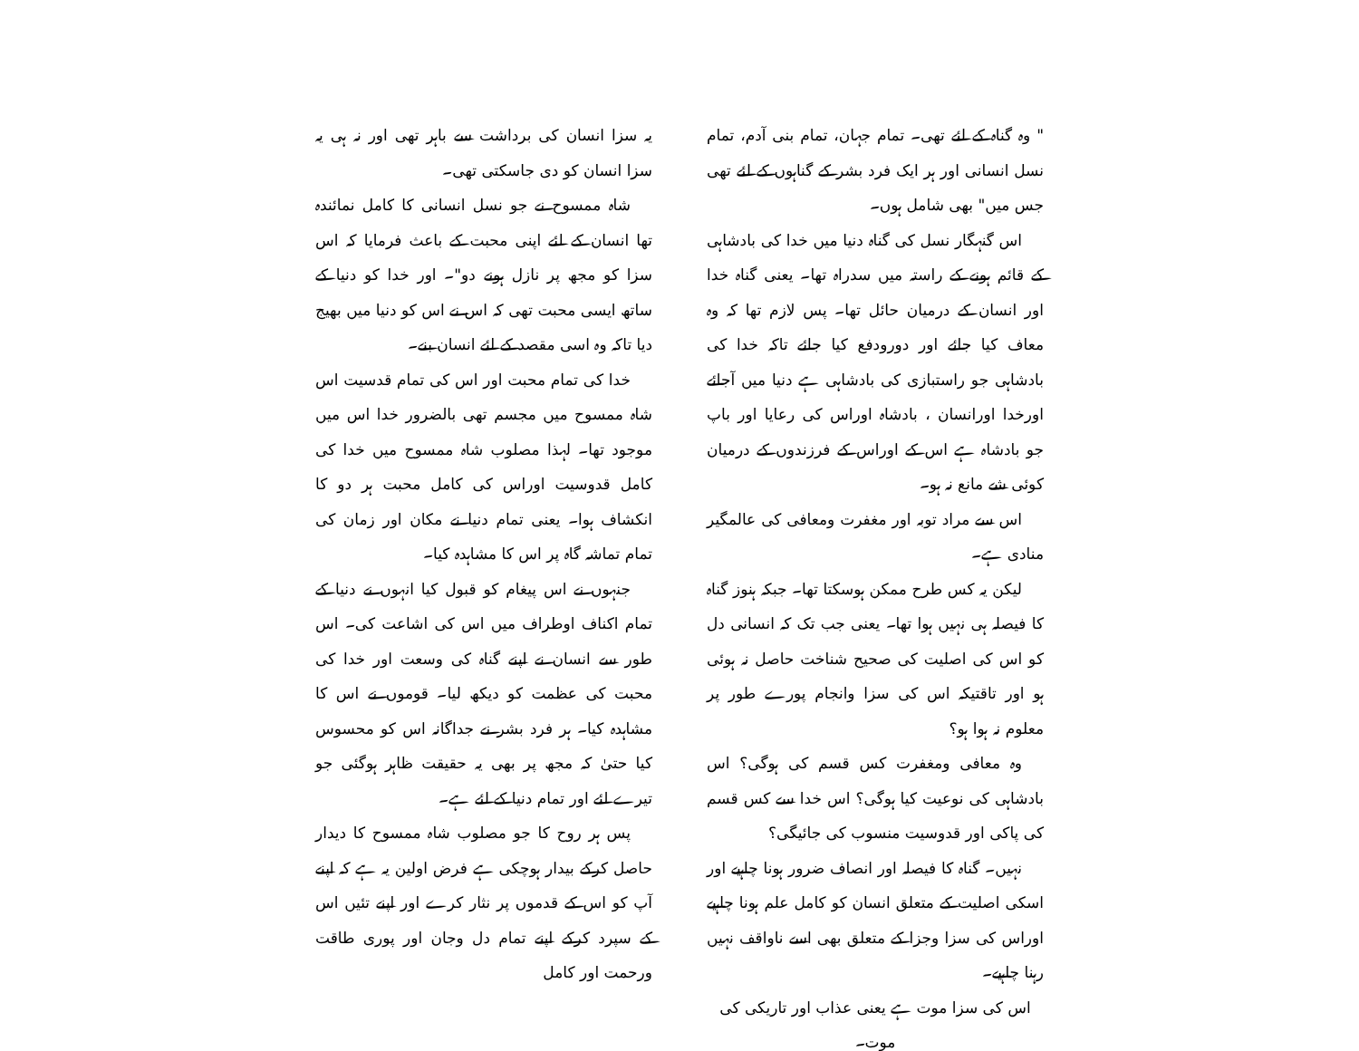" وہ گناہ کے لئے تھی۔ تمام جہان، تمام بنی آدم، تمام نسل انسانی اور ہر ایک فرد بشر کے گناہوں کے لئے تھی جس میں" بھی شامل ہوں۔
اس گنہگار نسل کی گناہ دنیا میں خدا کی بادشاہی کے قائم ہونے کے راستہ میں سدراہ تھا۔ یعنی گناہ خدا اور انسان کے درمیان حائل تھا۔ پس لازم تھا کہ وہ معاف کیا جائے اور دورودفع کیا جائے تاکہ خدا کی بادشاہی جو راستبازی کی بادشاہی ہے دنیا میں آجائے اورخدا اورانسان ، بادشاہ اوراس کی رعایا اور باپ جو بادشاہ ہے اس کے اوراس کے فرزندوں کے درمیان کوئی شے مانع نہ ہو۔
اس سے مراد توبہ اور مغفرت ومعافی کی عالمگیر منادی ہے۔
لیکن یہ کس طرح ممکن ہوسکتا تھا۔ جبکہ ہنوز گناہ کا فیصلہ ہی نہیں ہوا تھا۔ یعنی جب تک کہ انسانی دل کو اس کی اصلیت کی صحیح شناخت حاصل نہ ہوئی ہو اور تاقتیکہ اس کی سزا وانجام پورے طور پر معلوم نہ ہوا ہو؟
وہ معافی ومغفرت کس قسم کی ہوگی؟ اس بادشاہی کی نوعیت کیا ہوگی؟ اس خدا سے کس قسم کی پاکی اور قدوسیت منسوب کی جائیگی؟
نہیں۔ گناہ کا فیصلہ اور انصاف ضرور ہونا چاہیے اور اسکی اصلیت کے متعلق انسان کو کامل علم ہونا چاہیے اوراس کی سزا وجزا کے متعلق بھی اسے ناواقف نہیں رہنا چاہیے۔
اس کی سزا موت ہے یعنی عذاب اور تاریکی کی موت۔
یہ سزا انسان کی برداشت سے باہر تھی اور نہ ہی یہ سزا انسان کو دی جاسکتی تھی۔
شاہ ممسوح نے جو نسل انسانی کا کامل نمائندہ تھا انسان کے لئے اپنی محبت کے باعث فرمایا کہ اس سزا کو مجھ پر نازل ہونے دو"۔ اور خدا کو دنیا کے ساتھ ایسی محبت تھی کہ اس نے اس کو دنیا میں بھیج دیا تاکہ وہ اسی مقصد کے لئے انسان بنے۔
خدا کی تمام محبت اور اس کی تمام قدسیت اس شاہ ممسوح میں مجسم تھی بالضرور خدا اس میں موجود تھا۔ لہذا مصلوب شاہ ممسوح میں خدا کی کامل قدوسیت اوراس کی کامل محبت ہر دو کا انکشاف ہوا۔ یعنی تمام دنیا نے مکان اور زمان کی تمام تماشہ گاہ پر اس کا مشاہدہ کیا۔
جنہوں نے اس پیغام کو قبول کیا انہوں نے دنیا کے تمام اکناف اوطراف میں اس کی اشاعت کی۔ اس طور سے انسان نے اپنے گناہ کی وسعت اور خدا کی محبت کی عظمت کو دیکھ لیا۔ قوموں نے اس کا مشاہدہ کیا۔ ہر فرد بشر نے جداگانہ اس کو محسوس کیا حتیٰ کہ مجھ پر بھی یہ حقیقت ظاہر ہوگئی جو تیرے لئے اور تمام دنیا کے لئے ہے۔
پس ہر روح کا جو مصلوب شاہ ممسوح کا دیدار حاصل کرکے بیدار ہوچکی ہے فرض اولین یہ ہے کہ اپنے آپ کو اس کے قدموں پر نثار کرے اور اپنے تئیں اس کے سپرد کرکے اپنے تمام دل وجان اور پوری طاقت ورحمت اور کامل